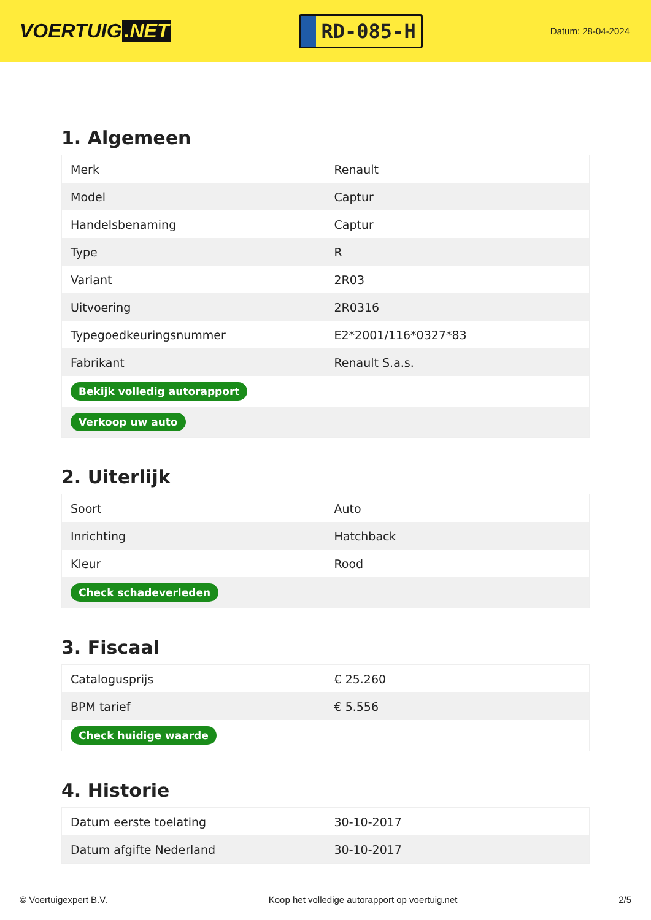VOERTUIG.NET
RD-085-H
Datum: 28-04-2024
1. Algemeen
| Merk | Renault |
| Model | Captur |
| Handelsbenaming | Captur |
| Type | R |
| Variant | 2R03 |
| Uitvoering | 2R0316 |
| Typegoedkeuringsnummer | E2*2001/116*0327*83 |
| Fabrikant | Renault S.a.s. |
| Bekijk volledig autorapport | |
| Verkoop uw auto | |
2. Uiterlijk
| Soort | Auto |
| Inrichting | Hatchback |
| Kleur | Rood |
| Check schadeverleden | |
3. Fiscaal
| Catalogusprijs | € 25.260 |
| BPM tarief | € 5.556 |
| Check huidige waarde | |
4. Historie
| Datum eerste toelating | 30-10-2017 |
| Datum afgifte Nederland | 30-10-2017 |
© Voertuigexpert B.V. Koop het volledige autorapport op voertuig.net 2/5